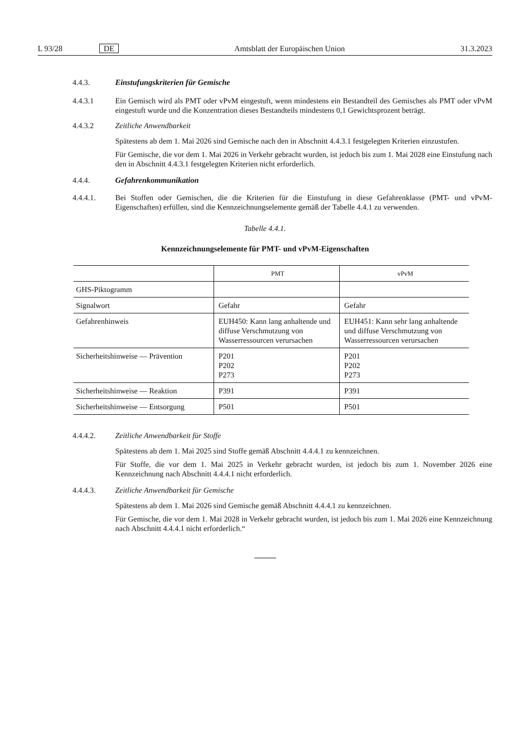L 93/28 DE Amtsblatt der Europäischen Union 31.3.2023
4.4.3. Einstufungskriterien für Gemische
4.4.3.1 Ein Gemisch wird als PMT oder vPvM eingestuft, wenn mindestens ein Bestandteil des Gemisches als PMT oder vPvM eingestuft wurde und die Konzentration dieses Bestandteils mindestens 0,1 Gewichtsprozent beträgt.
4.4.3.2 Zeitliche Anwendbarkeit
Spätestens ab dem 1. Mai 2026 sind Gemische nach den in Abschnitt 4.4.3.1 festgelegten Kriterien einzustufen.
Für Gemische, die vor dem 1. Mai 2026 in Verkehr gebracht wurden, ist jedoch bis zum 1. Mai 2028 eine Einstufung nach den in Abschnitt 4.4.3.1 festgelegten Kriterien nicht erforderlich.
4.4.4. Gefahrenkommunikation
4.4.4.1. Bei Stoffen oder Gemischen, die die Kriterien für die Einstufung in diese Gefahrenklasse (PMT- und vPvM-Eigenschaften) erfüllen, sind die Kennzeichnungselemente gemäß der Tabelle 4.4.1 zu verwenden.
Tabelle 4.4.1.
Kennzeichnungselemente für PMT- und vPvM-Eigenschaften
| | PMT | vPvM |
| --- | --- | --- |
| GHS-Piktogramm | | |
| Signalwort | Gefahr | Gefahr |
| Gefahrenhinweis | EUH450: Kann lang anhaltende und diffuse Verschmutzung von Wasserressourcen verursachen | EUH451: Kann sehr lang anhaltende und diffuse Verschmutzung von Wasserressourcen verursachen |
| Sicherheitshinweise — Prävention | P201 P202 P273 | P201 P202 P273 |
| Sicherheitshinweise — Reaktion | P391 | P391 |
| Sicherheitshinweise — Entsorgung | P501 | P501 |
4.4.4.2. Zeitliche Anwendbarkeit für Stoffe
Spätestens ab dem 1. Mai 2025 sind Stoffe gemäß Abschnitt 4.4.4.1 zu kennzeichnen.
Für Stoffe, die vor dem 1. Mai 2025 in Verkehr gebracht wurden, ist jedoch bis zum 1. November 2026 eine Kennzeichnung nach Abschnitt 4.4.4.1 nicht erforderlich.
4.4.4.3. Zeitliche Anwendbarkeit für Gemische
Spätestens ab dem 1. Mai 2026 sind Gemische gemäß Abschnitt 4.4.4.1 zu kennzeichnen.
Für Gemische, die vor dem 1. Mai 2028 in Verkehr gebracht wurden, ist jedoch bis zum 1. Mai 2026 eine Kennzeichnung nach Abschnitt 4.4.4.1 nicht erforderlich.“